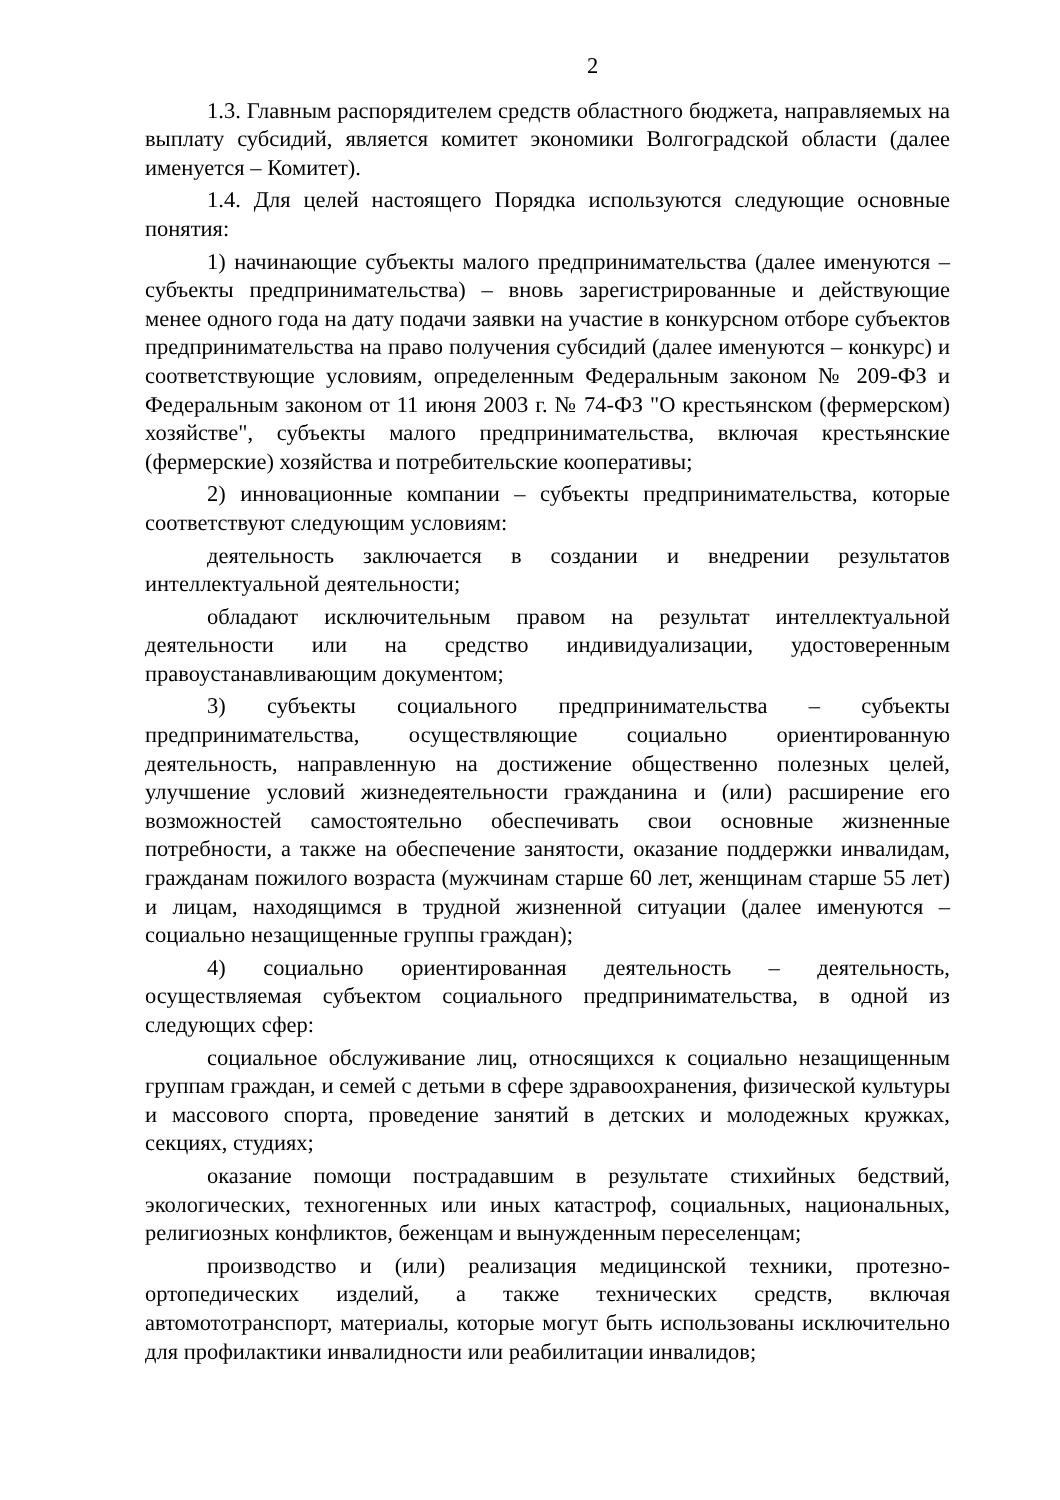2
1.3. Главным распорядителем средств областного бюджета, направляемых на выплату субсидий, является комитет экономики Волгоградской области (далее именуется – Комитет).
1.4. Для целей настоящего Порядка используются следующие основные понятия:
1) начинающие субъекты малого предпринимательства (далее именуются – субъекты предпринимательства) – вновь зарегистрированные и действующие менее одного года на дату подачи заявки на участие в конкурсном отборе субъектов предпринимательства на право получения субсидий (далее именуются – конкурс) и соответствующие условиям, определенным Федеральным законом № 209-ФЗ и Федеральным законом от 11 июня 2003 г. № 74-ФЗ "О крестьянском (фермерском) хозяйстве", субъекты малого предпринимательства, включая крестьянские (фермерские) хозяйства и потребительские кооперативы;
2) инновационные компании – субъекты предпринимательства, которые соответствуют следующим условиям:
деятельность заключается в создании и внедрении результатов интеллектуальной деятельности;
обладают исключительным правом на результат интеллектуальной деятельности или на средство индивидуализации, удостоверенным правоустанавливающим документом;
3) субъекты социального предпринимательства – субъекты предпринимательства, осуществляющие социально ориентированную деятельность, направленную на достижение общественно полезных целей, улучшение условий жизнедеятельности гражданина и (или) расширение его возможностей самостоятельно обеспечивать свои основные жизненные потребности, а также на обеспечение занятости, оказание поддержки инвалидам, гражданам пожилого возраста (мужчинам старше 60 лет, женщинам старше 55 лет) и лицам, находящимся в трудной жизненной ситуации (далее именуются – социально незащищенные группы граждан);
4) социально ориентированная деятельность – деятельность, осуществляемая субъектом социального предпринимательства, в одной из следующих сфер:
социальное обслуживание лиц, относящихся к социально незащищенным группам граждан, и семей с детьми в сфере здравоохранения, физической культуры и массового спорта, проведение занятий в детских и молодежных кружках, секциях, студиях;
оказание помощи пострадавшим в результате стихийных бедствий, экологических, техногенных или иных катастроф, социальных, национальных, религиозных конфликтов, беженцам и вынужденным переселенцам;
производство и (или) реализация медицинской техники, протезно-ортопедических изделий, а также технических средств, включая автомототранспорт, материалы, которые могут быть использованы исключительно для профилактики инвалидности или реабилитации инвалидов;